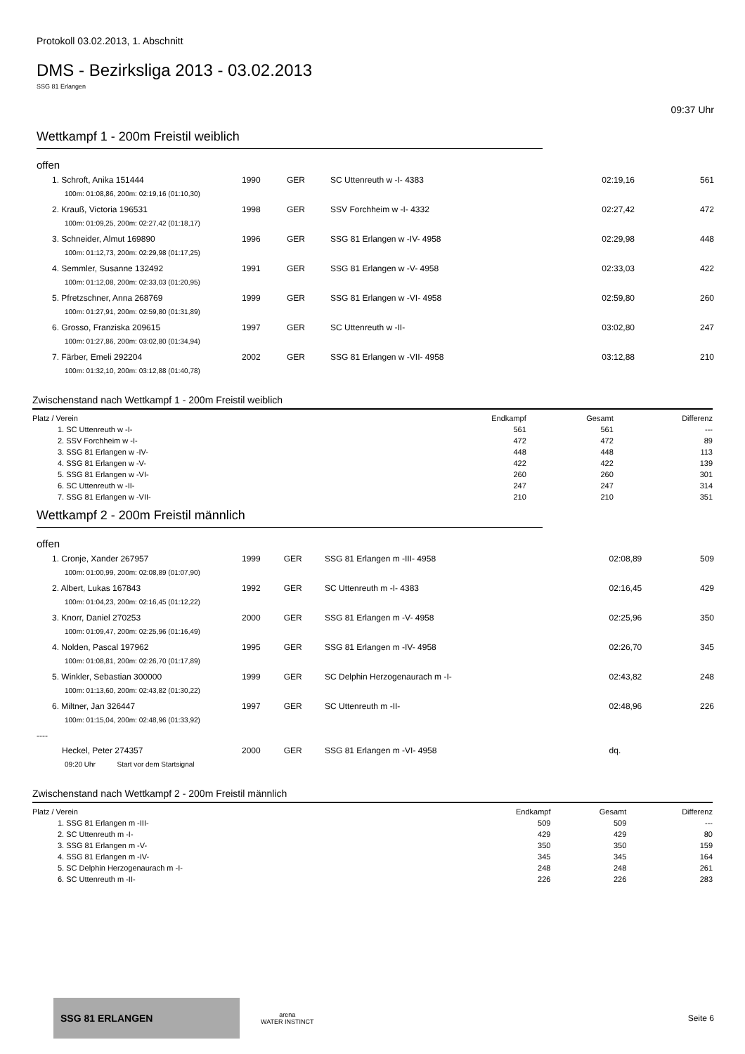Protokoll 03.02.2013, 1. Abschnitt
DMS - Bezirksliga 2013 - 03.02.2013
SSG 81 Erlangen
09:37 Uhr
Wettkampf 1 - 200m Freistil weiblich
offen
| 1. Schroft, Anika 151444 | 1990 | GER | SC Uttenreuth w -I- 4383 | 02:19,16 | 561 |
| 100m: 01:08,86, 200m: 02:19,16 (01:10,30) | | | | | |
| 2. Krauß, Victoria 196531 | 1998 | GER | SSV Forchheim w -I- 4332 | 02:27,42 | 472 |
| 100m: 01:09,25, 200m: 02:27,42 (01:18,17) | | | | | |
| 3. Schneider, Almut 169890 | 1996 | GER | SSG 81 Erlangen w -IV- 4958 | 02:29,98 | 448 |
| 100m: 01:12,73, 200m: 02:29,98 (01:17,25) | | | | | |
| 4. Semmler, Susanne 132492 | 1991 | GER | SSG 81 Erlangen w -V- 4958 | 02:33,03 | 422 |
| 100m: 01:12,08, 200m: 02:33,03 (01:20,95) | | | | | |
| 5. Pfretzschner, Anna 268769 | 1999 | GER | SSG 81 Erlangen w -VI- 4958 | 02:59,80 | 260 |
| 100m: 01:27,91, 200m: 02:59,80 (01:31,89) | | | | | |
| 6. Grosso, Franziska 209615 | 1997 | GER | SC Uttenreuth w -II- | 03:02,80 | 247 |
| 100m: 01:27,86, 200m: 03:02,80 (01:34,94) | | | | | |
| 7. Färber, Emeli 292204 | 2002 | GER | SSG 81 Erlangen w -VII- 4958 | 03:12,88 | 210 |
| 100m: 01:32,10, 200m: 03:12,88 (01:40,78) | | | | | |
Zwischenstand nach Wettkampf 1 - 200m Freistil weiblich
| Platz / Verein | Endkampf | Gesamt | Differenz |
| --- | --- | --- | --- |
| 1. SC Uttenreuth w -I- | 561 | 561 | --- |
| 2. SSV Forchheim w -I- | 472 | 472 | 89 |
| 3. SSG 81 Erlangen w -IV- | 448 | 448 | 113 |
| 4. SSG 81 Erlangen w -V- | 422 | 422 | 139 |
| 5. SSG 81 Erlangen w -VI- | 260 | 260 | 301 |
| 6. SC Uttenreuth w -II- | 247 | 247 | 314 |
| 7. SSG 81 Erlangen w -VII- | 210 | 210 | 351 |
Wettkampf 2 - 200m Freistil männlich
offen
| 1. Cronje, Xander 267957 | 1999 | GER | SSG 81 Erlangen m -III- 4958 | 02:08,89 | 509 |
| 100m: 01:00,99, 200m: 02:08,89 (01:07,90) | | | | | |
| 2. Albert, Lukas 167843 | 1992 | GER | SC Uttenreuth m -I- 4383 | 02:16,45 | 429 |
| 100m: 01:04,23, 200m: 02:16,45 (01:12,22) | | | | | |
| 3. Knorr, Daniel 270253 | 2000 | GER | SSG 81 Erlangen m -V- 4958 | 02:25,96 | 350 |
| 100m: 01:09,47, 200m: 02:25,96 (01:16,49) | | | | | |
| 4. Nolden, Pascal 197962 | 1995 | GER | SSG 81 Erlangen m -IV- 4958 | 02:26,70 | 345 |
| 100m: 01:08,81, 200m: 02:26,70 (01:17,89) | | | | | |
| 5. Winkler, Sebastian 300000 | 1999 | GER | SC Delphin Herzogenaurach m -I- | 02:43,82 | 248 |
| 100m: 01:13,60, 200m: 02:43,82 (01:30,22) | | | | | |
| 6. Miltner, Jan 326447 | 1997 | GER | SC Uttenreuth m -II- | 02:48,96 | 226 |
| 100m: 01:15,04, 200m: 02:48,96 (01:33,92) | | | | | |
| ---- | | | | | |
| Heckel, Peter 274357 | 2000 | GER | SSG 81 Erlangen m -VI- 4958 | dq. | |
| 09:20 Uhr Start vor dem Startsignal | | | | | |
Zwischenstand nach Wettkampf 2 - 200m Freistil männlich
| Platz / Verein | Endkampf | Gesamt | Differenz |
| --- | --- | --- | --- |
| 1. SSG 81 Erlangen m -III- | 509 | 509 | --- |
| 2. SC Uttenreuth m -I- | 429 | 429 | 80 |
| 3. SSG 81 Erlangen m -V- | 350 | 350 | 159 |
| 4. SSG 81 Erlangen m -IV- | 345 | 345 | 164 |
| 5. SC Delphin Herzogenaurach m -I- | 248 | 248 | 261 |
| 6. SC Uttenreuth m -II- | 226 | 226 | 283 |
SSG 81 ERLANGEN
arena
WATER INSTINCT
Seite 6